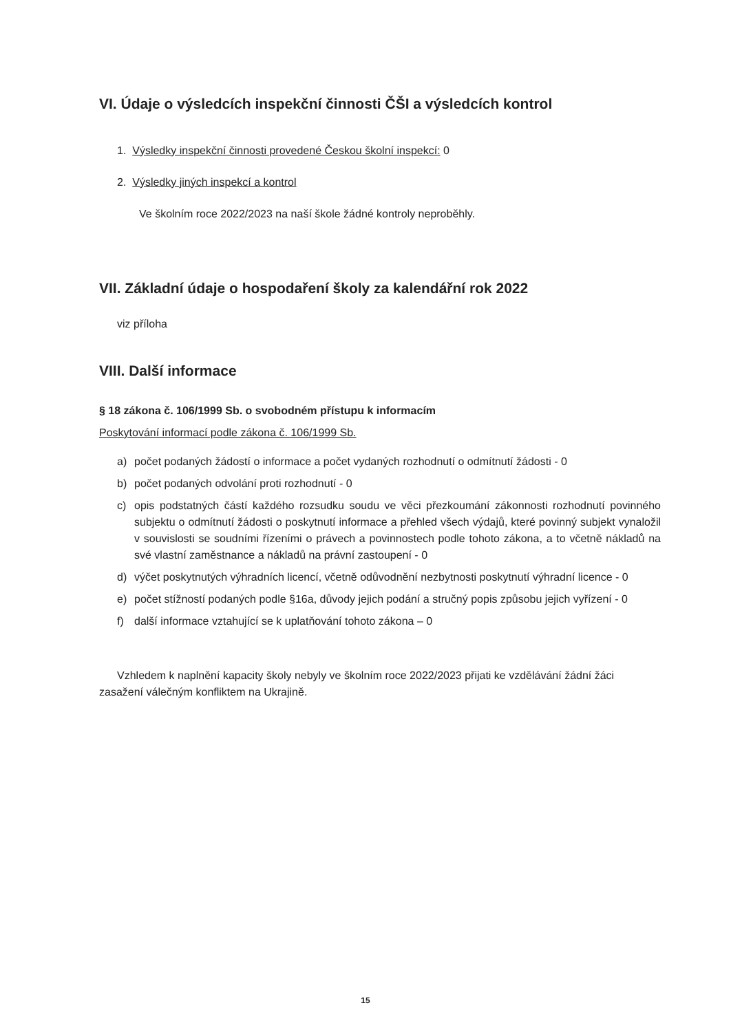VI. Údaje o výsledcích inspekční činnosti ČŠI a výsledcích kontrol
1. Výsledky inspekční činnosti provedené Českou školní inspekcí: 0
2. Výsledky jiných inspekcí a kontrol
Ve školním roce 2022/2023 na naší škole žádné kontroly neproběhly.
VII. Základní údaje o hospodaření školy za kalendářní rok 2022
viz příloha
VIII. Další informace
§ 18 zákona č. 106/1999 Sb. o svobodném přístupu k informacím
Poskytování informací podle zákona č. 106/1999 Sb.
a) počet podaných žádostí o informace a počet vydaných rozhodnutí o odmítnutí žádosti - 0
b) počet podaných odvolání proti rozhodnutí - 0
c) opis podstatných částí každého rozsudku soudu ve věci přezkoumání zákonnosti rozhodnutí povinného subjektu o odmítnutí žádosti o poskytnutí informace a přehled všech výdajů, které povinný subjekt vynaložil v souvislosti se soudními řízeními o právech a povinnostech podle tohoto zákona, a to včetně nákladů na své vlastní zaměstnance a nákladů na právní zastoupení - 0
d) výčet poskytnutých výhradních licencí, včetně odůvodnění nezbytnosti poskytnutí výhradní licence - 0
e) počet stížností podaných podle §16a, důvody jejich podání a stručný popis způsobu jejich vyřízení - 0
f) další informace vztahující se k uplatňování tohoto zákona – 0
Vzhledem k naplnění kapacity školy nebyly ve školním roce 2022/2023 přijati ke vzdělávání žádní žáci zasažení válečným konfliktem na Ukrajině.
15